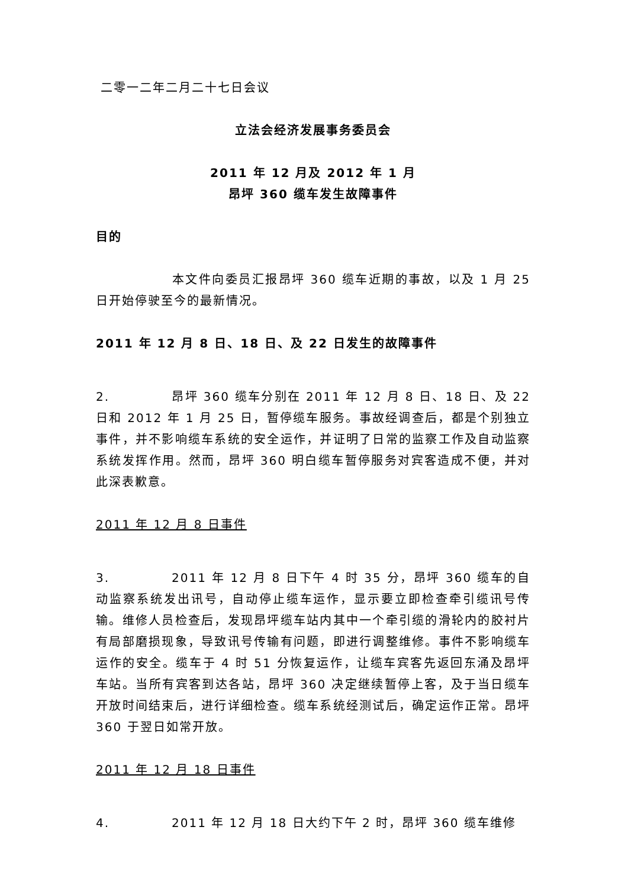二零一二年二月二十七日会议
立法会经济发展事务委员会
2011 年 12 月及 2012 年 1 月
昂坪 360 缆车发生故障事件
目的
本文件向委员汇报昂坪 360 缆车近期的事故，以及 1 月 25 日开始停驶至今的最新情况。
2011 年 12 月 8 日、18 日、及 22 日发生的故障事件
2. 昂坪 360 缆车分别在 2011 年 12 月 8 日、18 日、及 22 日和 2012 年 1 月 25 日，暂停缆车服务。事故经调查后，都是个别独立事件，并不影响缆车系统的安全运作，并证明了日常的监察工作及自动监察系统发挥作用。然而，昂坪 360 明白缆车暂停服务对宾客造成不便，并对此深表歉意。
2011 年 12 月 8 日事件
3. 2011 年 12 月 8 日下午 4 时 35 分，昂坪 360 缆车的自动监察系统发出讯号，自动停止缆车运作，显示要立即检查牵引缆讯号传输。维修人员检查后，发现昂坪缆车站内其中一个牵引缆的滑轮内的胶衬片有局部磨损现象，导致讯号传输有问题，即进行调整维修。事件不影响缆车运作的安全。缆车于 4 时 51 分恢复运作，让缆车宾客先返回东涌及昂坪车站。当所有宾客到达各站，昂坪 360 决定继续暂停上客，及于当日缆车开放时间结束后，进行详细检查。缆车系统经测试后，确定运作正常。昂坪 360 于翌日如常开放。
2011 年 12 月 18 日事件
4. 2011 年 12 月 18 日大约下午 2 时，昂坪 360 缆车维修